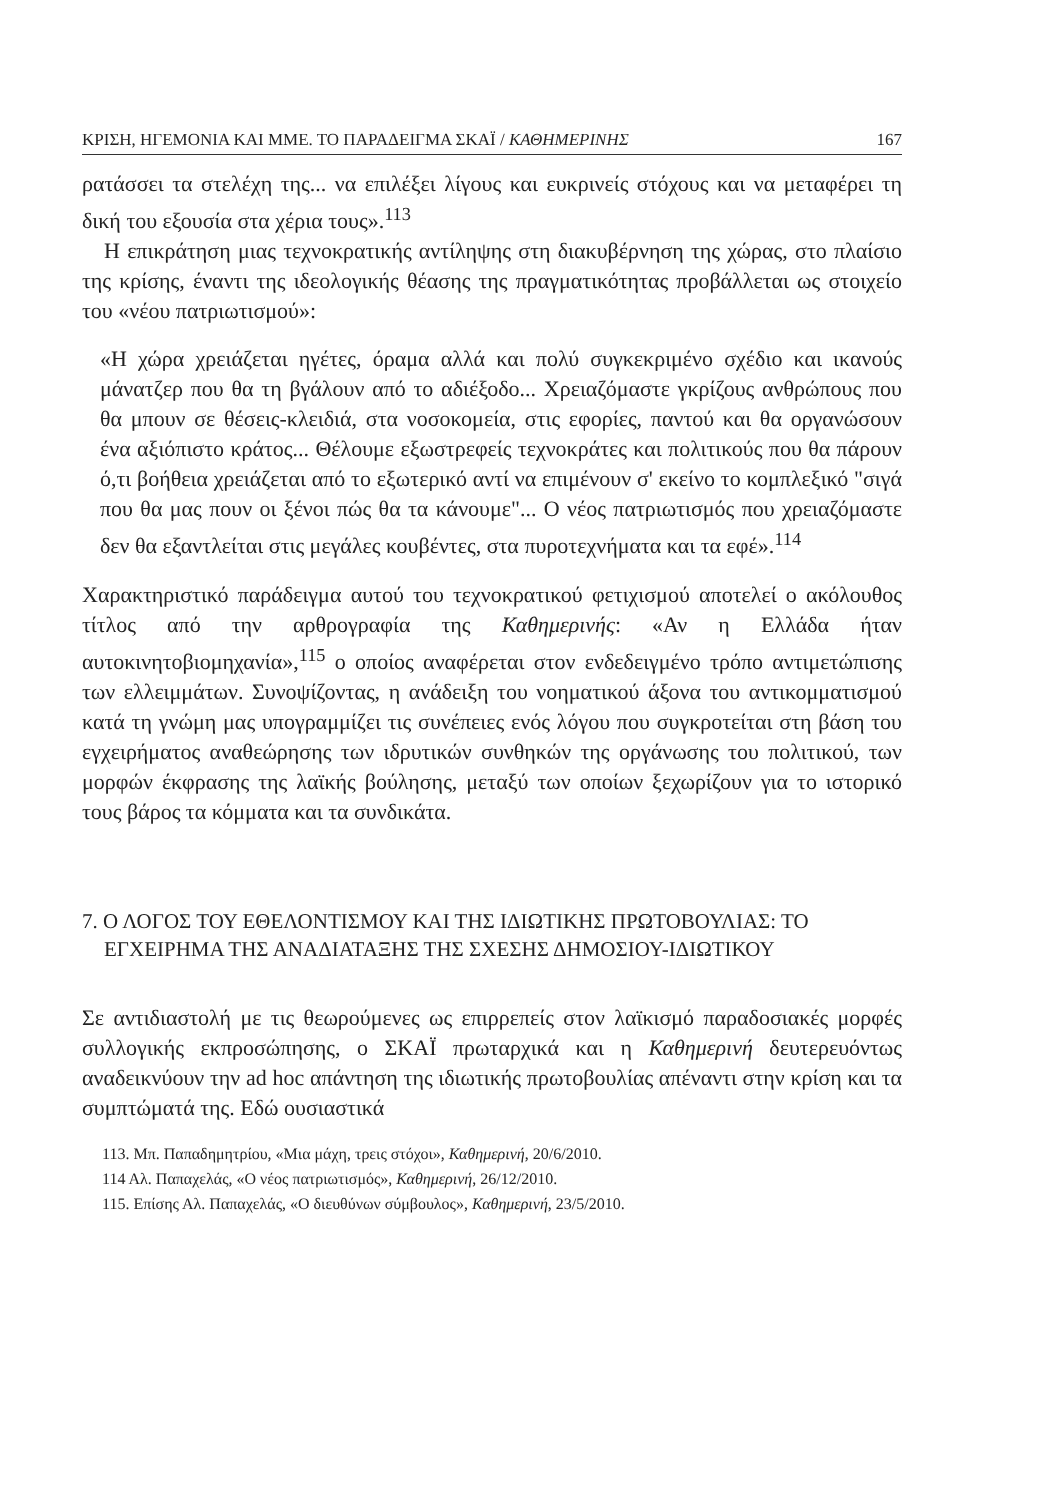ΚΡΙΣΗ, ΗΓΕΜΟΝΙΑ ΚΑΙ ΜΜΕ. ΤΟ ΠΑΡΑΔΕΙΓΜΑ ΣΚΑΪ / ΚΑΘΗΜΕΡΙΝΗΣ 167
ρατάσσει τα στελέχη της... να επιλέξει λίγους και ευκρινείς στόχους και να μεταφέρει τη δική του εξουσία στα χέρια τους».<sup>113</sup>
Η επικράτηση μιας τεχνοκρατικής αντίληψης στη διακυβέρνηση της χώρας, στο πλαίσιο της κρίσης, έναντι της ιδεολογικής θέασης της πραγματικότητας προβάλλεται ως στοιχείο του «νέου πατριωτισμού»:
«Η χώρα χρειάζεται ηγέτες, όραμα αλλά και πολύ συγκεκριμένο σχέδιο και ικανούς μάνατζερ που θα τη βγάλουν από το αδιέξοδο... Χρειαζόμαστε γκρίζους ανθρώπους που θα μπουν σε θέσεις-κλειδιά, στα νοσοκομεία, στις εφορίες, παντού και θα οργανώσουν ένα αξιόπιστο κράτος... Θέλουμε εξωστρεφείς τεχνοκράτες και πολιτικούς που θα πάρουν ό,τι βοήθεια χρειάζεται από το εξωτερικό αντί να επιμένουν σ' εκείνο το κομπλεξικό "σιγά που θα μας πουν οι ξένοι πώς θα τα κάνουμε"... Ο νέος πατριωτισμός που χρειαζόμαστε δεν θα εξαντλείται στις μεγάλες κουβέντες, στα πυροτεχνήματα και τα εφέ».<sup>114</sup>
Χαρακτηριστικό παράδειγμα αυτού του τεχνοκρατικού φετιχισμού αποτελεί ο ακόλουθος τίτλος από την αρθρογραφία της Καθημερινής: «Αν η Ελλάδα ήταν αυτοκινητοβιομηχανία»,<sup>115</sup> ο οποίος αναφέρεται στον ενδεδειγμένο τρόπο αντιμετώπισης των ελλειμμάτων. Συνοψίζοντας, η ανάδειξη του νοηματικού άξονα του αντικομματισμού κατά τη γνώμη μας υπογραμμίζει τις συνέπειες ενός λόγου που συγκροτείται στη βάση του εγχειρήματος αναθεώρησης των ιδρυτικών συνθηκών της οργάνωσης του πολιτικού, των μορφών έκφρασης της λαϊκής βούλησης, μεταξύ των οποίων ξεχωρίζουν για το ιστορικό τους βάρος τα κόμματα και τα συνδικάτα.
7. Ο ΛΟΓΟΣ ΤΟΥ ΕΘΕΛΟΝΤΙΣΜΟΥ ΚΑΙ ΤΗΣ ΙΔΙΩΤΙΚΗΣ ΠΡΩΤΟΒΟΥΛΙΑΣ: ΤΟ ΕΓΧΕΙΡΗΜΑ ΤΗΣ ΑΝΑΔΙΑΤΑΞΗΣ ΤΗΣ ΣΧΕΣΗΣ ΔΗΜΟΣΙΟΥ-ΙΔΙΩΤΙΚΟΥ
Σε αντιδιαστολή με τις θεωρούμενες ως επιρρεπείς στον λαϊκισμό παραδοσιακές μορφές συλλογικής εκπροσώπησης, ο ΣΚΑΪ πρωταρχικά και η Καθημερινή δευτερευόντως αναδεικνύουν την ad hoc απάντηση της ιδιωτικής πρωτοβουλίας απέναντι στην κρίση και τα συμπτώματά της. Εδώ ουσιαστικά
113. Μπ. Παπαδημητρίου, «Μια μάχη, τρεις στόχοι», Καθημερινή, 20/6/2010.
114 Αλ. Παπαχελάς, «Ο νέος πατριωτισμός», Καθημερινή, 26/12/2010.
115. Επίσης Αλ. Παπαχελάς, «Ο διευθύνων σύμβουλος», Καθημερινή, 23/5/2010.